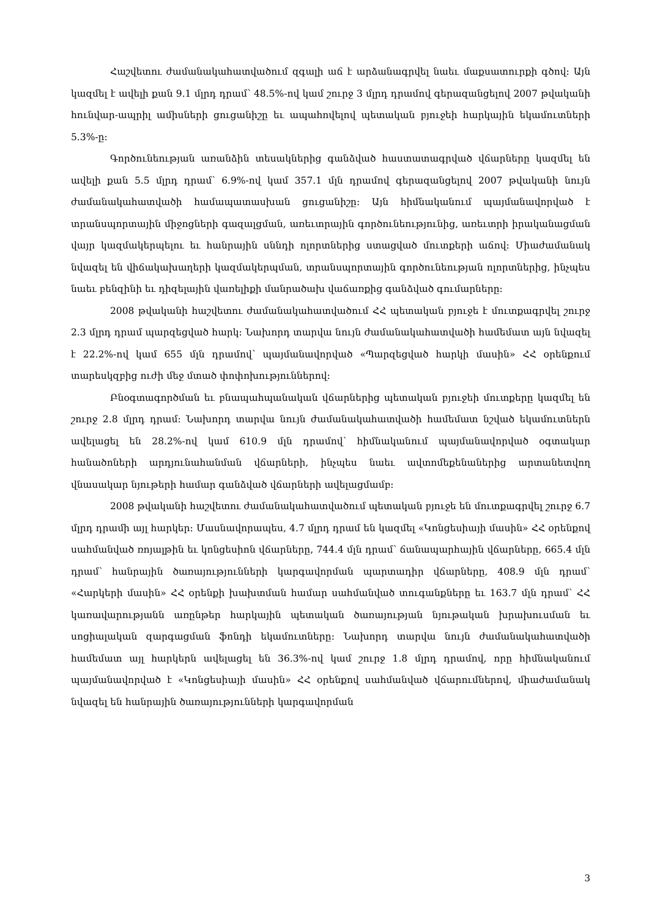Հաշվետու ժամանակահատվածում զգալի աճ է արձանագրվել նաեւ մաքսատուրքի գծով: Այն կազմել է ավելի քան 9.1 մլրդ դրամ՝ 48.5%-ով կամ շուրջ 3 մլրդ դրամով գերազանցելով 2007 թվականի հունվար-ապրիլ ամիսների ցուցանիշը եւ ապահովելով պետական բյուջեի հարկային եկամուտների 5.3%-ը:
Գործունեության առանձին տեսակներից գանձված հաստատագրված վճարները կազմել են ավելի քան 5.5 մլրդ դրամ՝ 6.9%-ով կամ 357.1 մլն դրամով գերազանցելով 2007 թվականի նույն ժամանակահատվածի համապատասխան ցուցանիշը: Այն հիմնականում պայմանավորված է տրանսպորտային միջոցների գազալցման, առեւտրային գործունեությունից, առեւտրի իրականացման վայր կազմակերպելու եւ հանրային սննդի ոլորտներից ստացված մուտքերի աճով: Միաժամանակ նվազել են վիճակախաղերի կազմակերպման, տրանսպորտային գործունեության ոլորտներից, ինչպես նաեւ բենզինի եւ դիզելային վառելիքի մանրածախ վաճառքից գանձված գումարները:
2008 թվականի հաշվետու ժամանակահատվածում ՀՀ պետական բյուջե է մուտքագրվել շուրջ 2.3 մլրդ դրամ պարզեցված հարկ: Նախորդ տարվա նույն ժամանակահատվածի համեմատ այն նվազել է 22.2%-ով կամ 655 մլն դրամով՝ պայմանավորված «Պարզեցված հարկի մասին» ՀՀ օրենքում տարեսկզբից ուժի մեջ մտած փոփոխություններով:
Բնօգտագործման եւ բնապահպանական վճարներից պետական բյուջեի մուտքերը կազմել են շուրջ 2.8 մլրդ դրամ: Նախորդ տարվա նույն ժամանակահատվածի համեմատ նշված եկամուտներն ավելացել են 28.2%-ով կամ 610.9 մլն դրամով՝ հիմնականում պայմանավորված օգտակար հանածոների արդյունահանման վճարների, ինչպես նաեւ ավտոմեքենաներից արտանետվող վնասակար նյութերի համար գանձված վճարների ավելացմամբ:
2008 թվականի հաշվետու ժամանակահատվածում պետական բյուջե են մուտքագրվել շուրջ 6.7 մլրդ դրամի այլ հարկեր: Մասնավորապես, 4.7 մլրդ դրամ են կազմել «Կոնցեսիայի մասին» ՀՀ օրենքով սահմանված ռոյալթին եւ կոնցեսիոն վճարները, 744.4 մլն դրամ՝ ճանապարհային վճարները, 665.4 մլն դրամ՝ հանրային ծառայությունների կարգավորման պարտադիր վճարները, 408.9 մլն դրամ՝ «Հարկերի մասին» ՀՀ օրենքի խախտման համար սահմանված տուգանքները եւ 163.7 մլն դրամ՝ ՀՀ կառավարությանն առընթեր հարկային պետական ծառայության նյութական խրախուսման եւ սոցիալական զարգացման ֆոնդի եկամուտները: Նախորդ տարվա նույն ժամանակահատվածի համեմատ այլ հարկերն ավելացել են 36.3%-ով կամ շուրջ 1.8 մլրդ դրամով, որը հիմնականում պայմանավորված է «Կոնցեսիայի մասին» ՀՀ օրենքով սահմանված վճարումներով, միաժամանակ նվազել են հանրային ծառայությունների կարգավորման
3